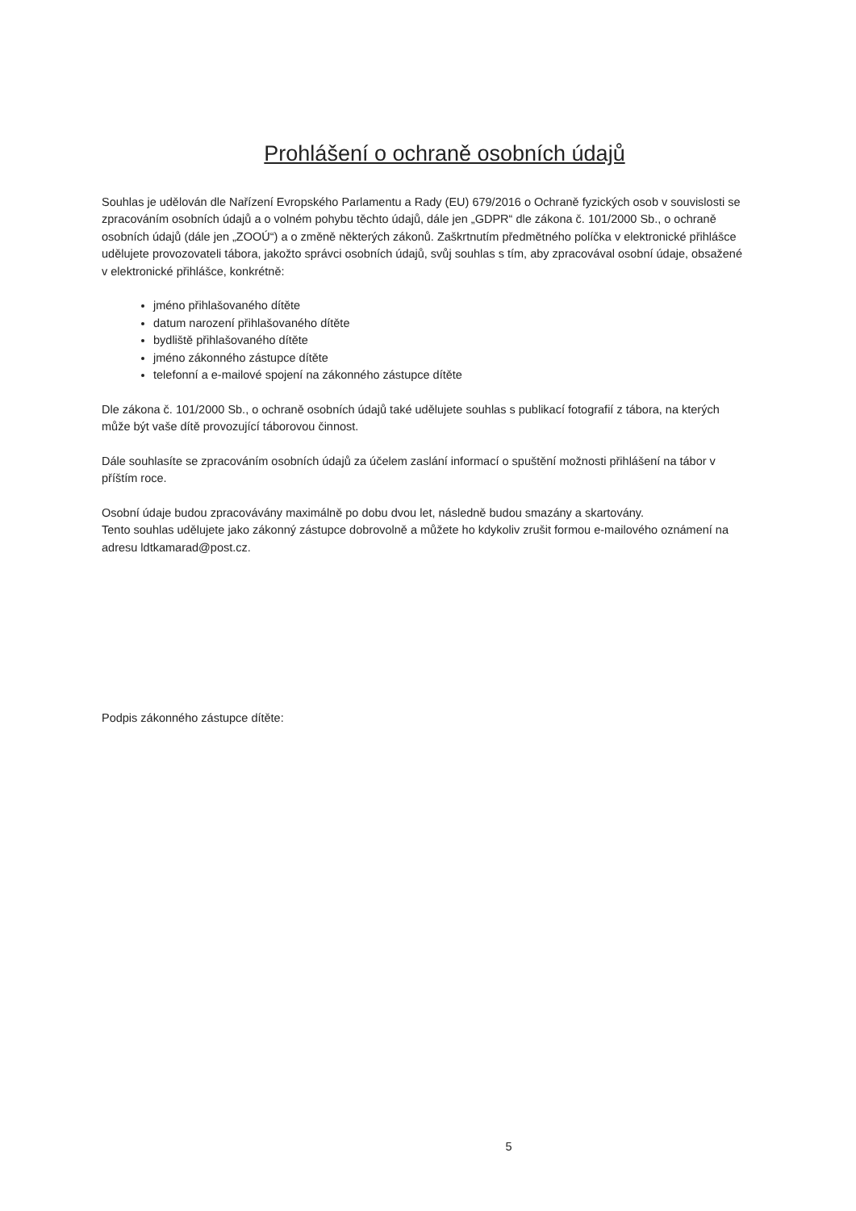Prohlášení o ochraně osobních údajů
Souhlas je udělován dle Nařízení Evropského Parlamentu a Rady (EU) 679/2016 o Ochraně fyzických osob v souvislosti se zpracováním osobních údajů a o volném pohybu těchto údajů, dále jen „GDPR“ dle zákona č. 101/2000 Sb., o ochraně osobních údajů (dále jen „ZOOÚ“) a o změně některých zákonů. Zaškrtnutím předmětného políčka v elektronické přihlášce udělujete provozovateli tábora, jakožto správci osobních údajů, svůj souhlas s tím, aby zpracovával osobní údaje, obsažené v elektronické přihlášce, konkrétně:
jméno přihlašovaného dítěte
datum narození přihlašovaného dítěte
bydliště přihlašovaného dítěte
jméno zákonného zástupce dítěte
telefonní a e-mailové spojení na zákonného zástupce dítěte
Dle zákona č. 101/2000 Sb., o ochraně osobních údajů také udělujete souhlas s publikací fotografií z tábora, na kterých může být vaše dítě provozující táborovou činnost.
Dále souhlasíte se zpracováním osobních údajů za účelem zaslání informací o spuštění možnosti přihlášení na tábor v příštím roce.
Osobní údaje budou zpracovávány maximálně po dobu dvou let, následně budou smazány a skartovány.
Tento souhlas udělujete jako zákonný zástupce dobrovolně a můžete ho kdykoliv zrušit formou e-mailového oznámení na adresu ldtkamarad@post.cz.
Podpis zákonného zástupce dítěte:
5